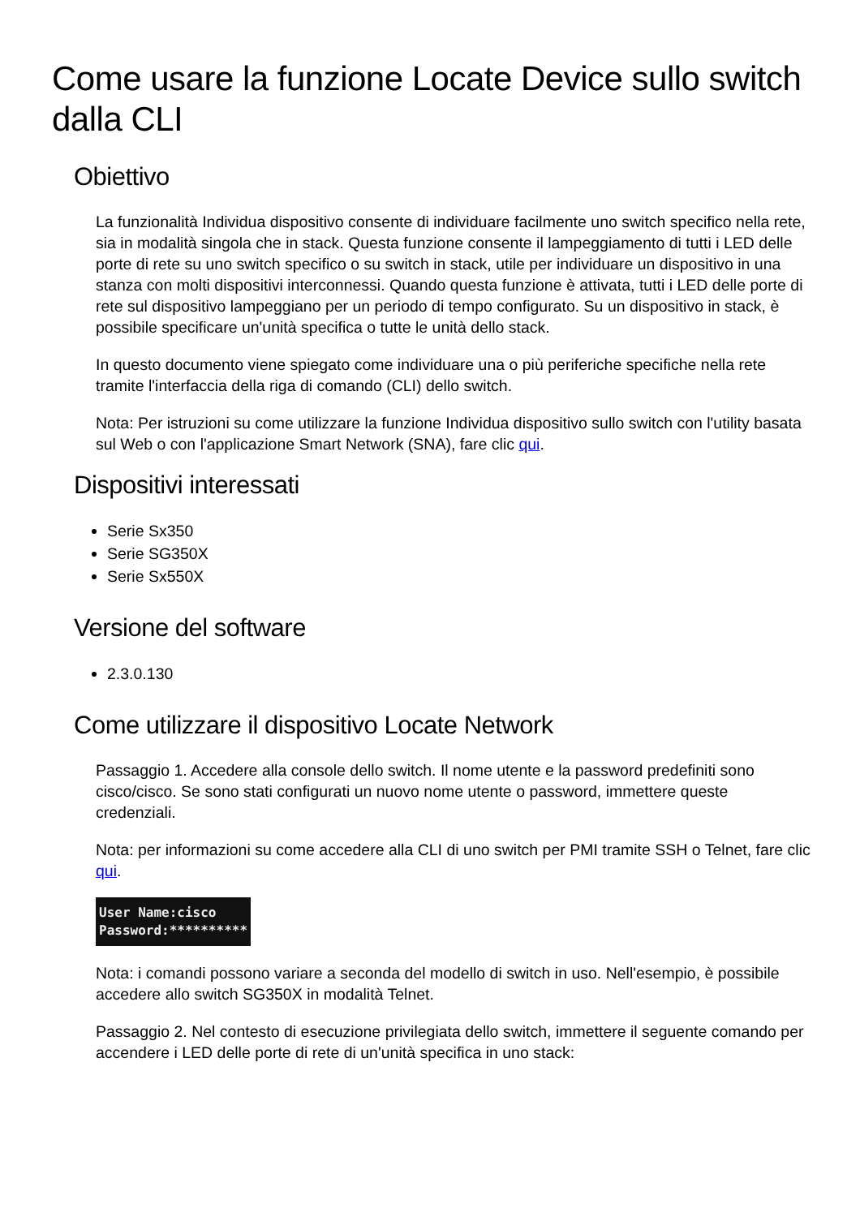Come usare la funzione Locate Device sullo switch dalla CLI
Obiettivo
La funzionalità Individua dispositivo consente di individuare facilmente uno switch specifico nella rete, sia in modalità singola che in stack. Questa funzione consente il lampeggiamento di tutti i LED delle porte di rete su uno switch specifico o su switch in stack, utile per individuare un dispositivo in una stanza con molti dispositivi interconnessi. Quando questa funzione è attivata, tutti i LED delle porte di rete sul dispositivo lampeggiano per un periodo di tempo configurato. Su un dispositivo in stack, è possibile specificare un'unità specifica o tutte le unità dello stack.
In questo documento viene spiegato come individuare una o più periferiche specifiche nella rete tramite l'interfaccia della riga di comando (CLI) dello switch.
Nota: Per istruzioni su come utilizzare la funzione Individua dispositivo sullo switch con l'utility basata sul Web o con l'applicazione Smart Network (SNA), fare clic qui.
Dispositivi interessati
Serie Sx350
Serie SG350X
Serie Sx550X
Versione del software
2.3.0.130
Come utilizzare il dispositivo Locate Network
Passaggio 1. Accedere alla console dello switch. Il nome utente e la password predefiniti sono cisco/cisco. Se sono stati configurati un nuovo nome utente o password, immettere queste credenziali.
Nota: per informazioni su come accedere alla CLI di uno switch per PMI tramite SSH o Telnet, fare clic qui.
User Name:cisco
Password:**********
Nota: i comandi possono variare a seconda del modello di switch in uso. Nell'esempio, è possibile accedere allo switch SG350X in modalità Telnet.
Passaggio 2. Nel contesto di esecuzione privilegiata dello switch, immettere il seguente comando per accendere i LED delle porte di rete di un'unità specifica in uno stack: